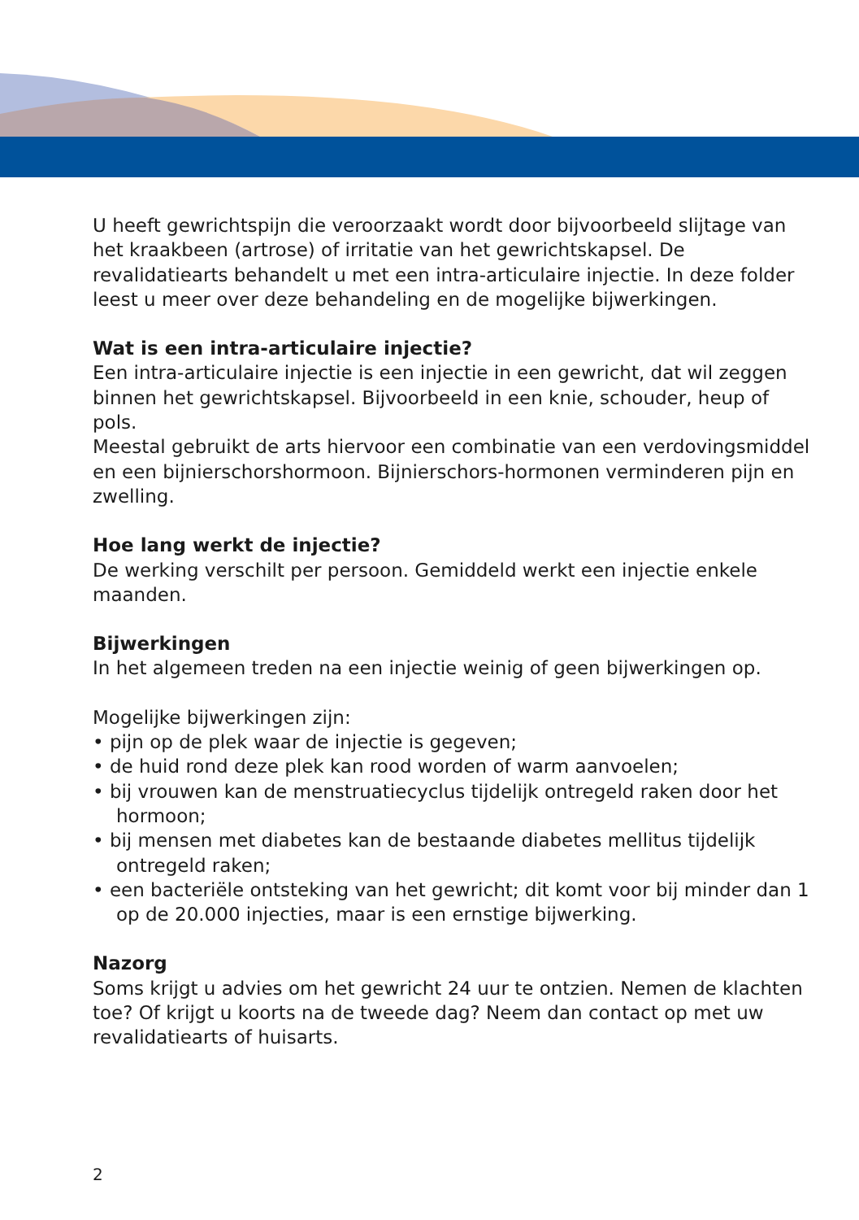U heeft gewrichtspijn die veroorzaakt wordt door bijvoorbeeld slijtage van het kraakbeen (artrose) of irritatie van het gewrichtskapsel. De revalidatiearts behandelt u met een intra-articulaire injectie. In deze folder leest u meer over deze behandeling en de mogelijke bijwerkingen.
Wat is een intra-articulaire injectie?
Een intra-articulaire injectie is een injectie in een gewricht, dat wil zeggen binnen het gewrichtskapsel. Bijvoorbeeld in een knie, schouder, heup of pols.
Meestal gebruikt de arts hiervoor een combinatie van een verdovingsmiddel en een bijnierschorshormoon. Bijnierschors-hormonen verminderen pijn en zwelling.
Hoe lang werkt de injectie?
De werking verschilt per persoon. Gemiddeld werkt een injectie enkele maanden.
Bijwerkingen
In het algemeen treden na een injectie weinig of geen bijwerkingen op.
Mogelijke bijwerkingen zijn:
• pijn op de plek waar de injectie is gegeven;
• de huid rond deze plek kan rood worden of warm aanvoelen;
• bij vrouwen kan de menstruatiecyclus tijdelijk ontregeld raken door het hormoon;
• bij mensen met diabetes kan de bestaande diabetes mellitus tijdelijk ontregeld raken;
• een bacteriële ontsteking van het gewricht; dit komt voor bij minder dan 1 op de 20.000 injecties, maar is een ernstige bijwerking.
Nazorg
Soms krijgt u advies om het gewricht 24 uur te ontzien. Nemen de klachten toe? Of krijgt u koorts na de tweede dag? Neem dan contact op met uw revalidatiearts of huisarts.
2